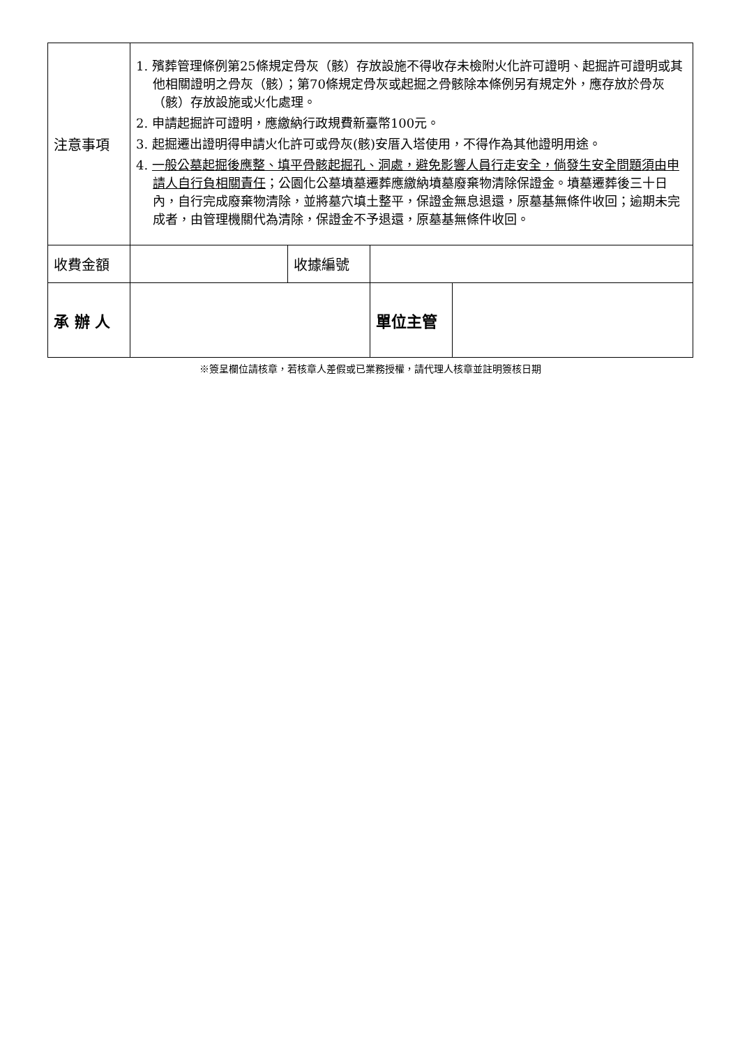| 注意事項 | 1. 殯葬管理條例第25條規定骨灰（骸）存放設施不得收存未檢附火化許可證明、起掘許可證明或其他相關證明之骨灰（骸）；第70條規定骨灰或起掘之骨骸除本條例另有規定外，應存放於骨灰（骸）存放設施或火化處理。 2. 申請起掘許可證明，應繳納行政規費新臺幣100元。 3. 起掘遷出證明得申請火化許可或骨灰(骸)安厝入塔使用，不得作為其他證明用途。 4. 一般公墓起掘後應整、填平骨骸起掘孔、洞處，避免影響人員行走安全，倘發生安全問題須由申請人自行負相關責任 ；公園化公墓墳墓遷葬應繳納墳墓廢棄物清除保證金。墳墓遷葬後三十日內，自行完成廢棄物清除，並將墓穴填土整平，保證金無息退還，原墓基無條件收回；逾期未完成者，由管理機關代為清除，保證金不予退還，原墓基無條件收回。 | | | |
| 收費金額 | | 收據編號 | | |
| 承 辦 人 | | | 單位主管 | |
※簽呈欄位請核章，若核章人差假或已業務授權，請代理人核章並註明簽核日期